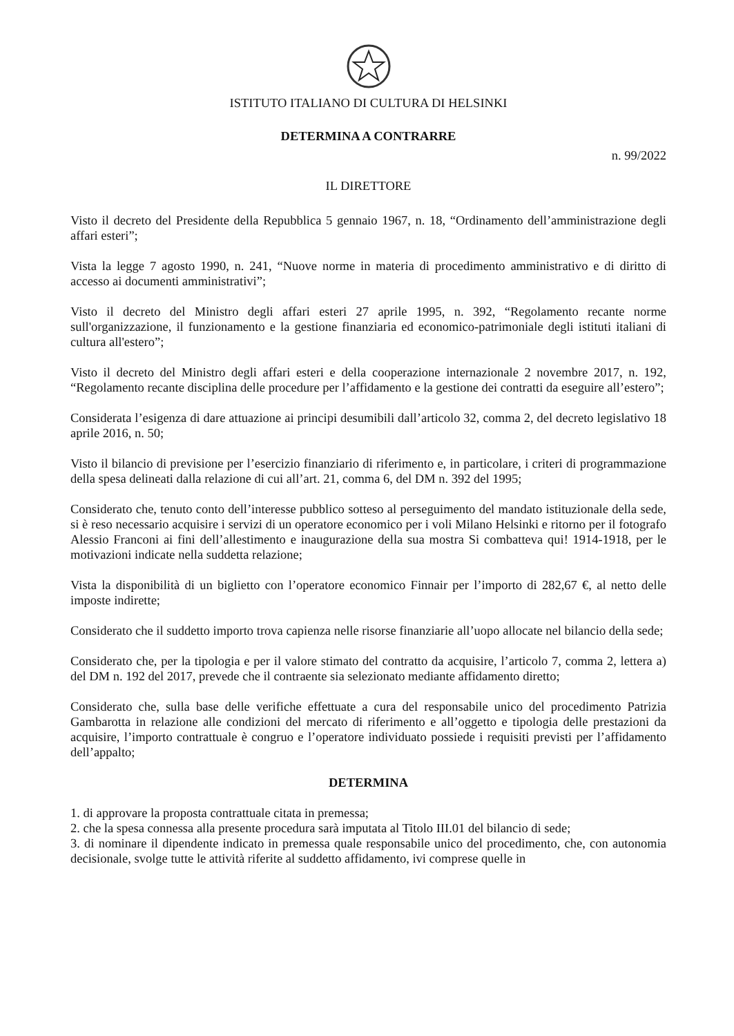ISTITUTO ITALIANO DI CULTURA DI HELSINKI
DETERMINA A CONTRARRE
n. 99/2022
IL DIRETTORE
Visto il decreto del Presidente della Repubblica 5 gennaio 1967, n. 18, “Ordinamento dell’amministrazione degli affari esteri”;
Vista la legge 7 agosto 1990, n. 241, “Nuove norme in materia di procedimento amministrativo e di diritto di accesso ai documenti amministrativi”;
Visto il decreto del Ministro degli affari esteri 27 aprile 1995, n. 392, “Regolamento recante norme sull'organizzazione, il funzionamento e la gestione finanziaria ed economico-patrimoniale degli istituti italiani di cultura all'estero”;
Visto il decreto del Ministro degli affari esteri e della cooperazione internazionale 2 novembre 2017, n. 192, “Regolamento recante disciplina delle procedure per l’affidamento e la gestione dei contratti da eseguire all’estero”;
Considerata l’esigenza di dare attuazione ai principi desumibili dall’articolo 32, comma 2, del decreto legislativo 18 aprile 2016, n. 50;
Visto il bilancio di previsione per l’esercizio finanziario di riferimento e, in particolare, i criteri di programmazione della spesa delineati dalla relazione di cui all’art. 21, comma 6, del DM n. 392 del 1995;
Considerato che, tenuto conto dell’interesse pubblico sotteso al perseguimento del mandato istituzionale della sede, si è reso necessario acquisire i servizi di un operatore economico per i voli Milano Helsinki e ritorno per il fotografo Alessio Franconi ai fini dell’allestimento e inaugurazione della sua mostra Si combatteva qui! 1914-1918, per le motivazioni indicate nella suddetta relazione;
Vista la disponibilità di un biglietto con l’operatore economico Finnair per l’importo di 282,67 €, al netto delle imposte indirette;
Considerato che il suddetto importo trova capienza nelle risorse finanziarie all’uopo allocate nel bilancio della sede;
Considerato che, per la tipologia e per il valore stimato del contratto da acquisire, l’articolo 7, comma 2, lettera a) del DM n. 192 del 2017, prevede che il contraente sia selezionato mediante affidamento diretto;
Considerato che, sulla base delle verifiche effettuate a cura del responsabile unico del procedimento Patrizia Gambarotta in relazione alle condizioni del mercato di riferimento e all’oggetto e tipologia delle prestazioni da acquisire, l’importo contrattuale è congruo e l’operatore individuato possiede i requisiti previsti per l’affidamento dell’appalto;
DETERMINA
1. di approvare la proposta contrattuale citata in premessa;
2. che la spesa connessa alla presente procedura sarà imputata al Titolo III.01 del bilancio di sede;
3. di nominare il dipendente indicato in premessa quale responsabile unico del procedimento, che, con autonomia decisionale, svolge tutte le attività riferite al suddetto affidamento, ivi comprese quelle in